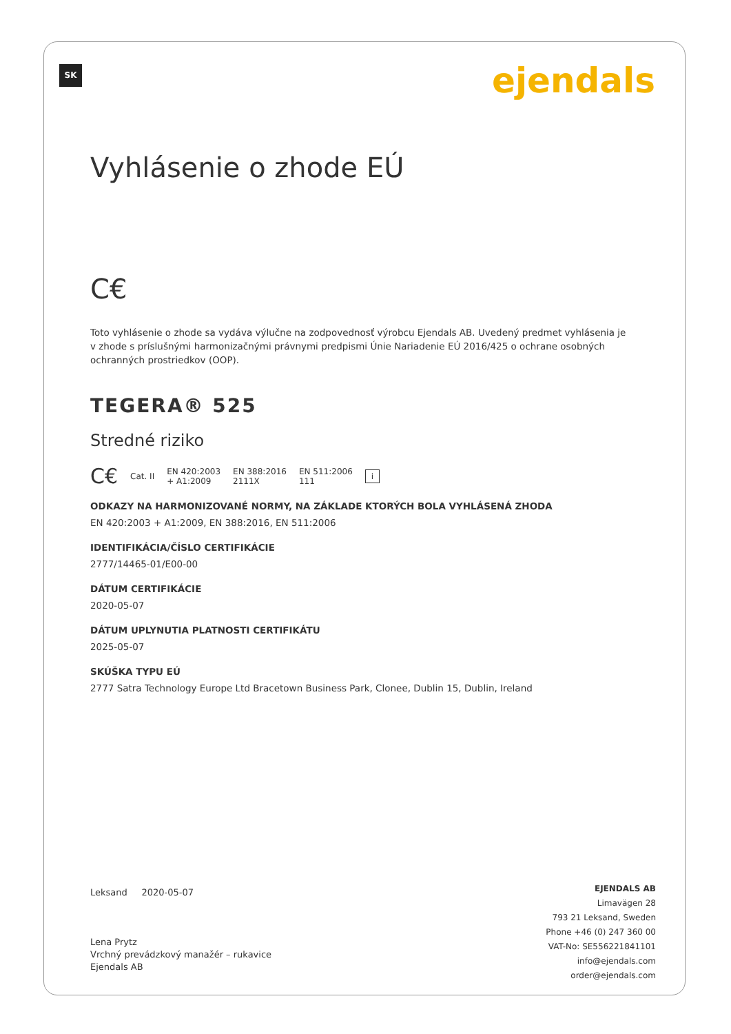SK ejendals
Vyhlásenie o zhode EÚ
C€
Toto vyhlásenie o zhode sa vydáva výlučne na zodpovednosť výrobcu Ejendals AB. Uvedený predmet vyhlásenia je v zhode s príslušnými harmonizačnými právnymi predpismi Únie Nariadenie EÚ 2016/425 o ochrane osobných ochranných prostriedkov (OOP).
TEGERA® 525
Stredné riziko
C€ Cat. II EN 420:2003
+ A1:2009 EN 388:2016
2111X EN 511:2006
111 i
ODKAZY NA HARMONIZOVANÉ NORMY, NA ZÁKLADE KTORÝCH BOLA VYHLÁSENÁ ZHODA
EN 420:2003 + A1:2009, EN 388:2016, EN 511:2006
IDENTIFIKÁCIA/ČÍSLO CERTIFIKÁCIE
2777/14465-01/E00-00
DÁTUM CERTIFIKÁCIE
2020-05-07
DÁTUM UPLYNUTIA PLATNOSTI CERTIFIKÁTU
2025-05-07
SKÚŠKA TYPU EÚ
2777 Satra Technology Europe Ltd Bracetown Business Park, Clonee, Dublin 15, Dublin, Ireland
Leksand 2020-05-07
Lena Prytz
Vrchný prevádzkový manažér – rukavice
Ejendals AB
EJENDALS AB
Limavägen 28
793 21 Leksand, Sweden
Phone +46 (0) 247 360 00
VAT-No: SE556221841101
info@ejendals.com
order@ejendals.com